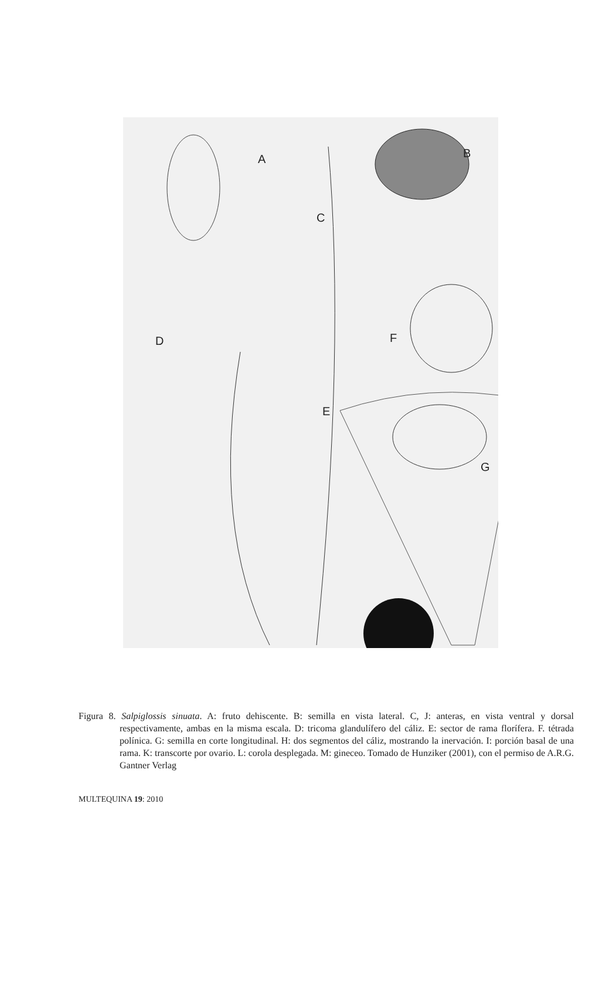A B
C
D
E
F
G
Figura 8. Salpiglossis sinuata. A: fruto dehiscente. B: semilla en vista lateral. C, J: anteras, en vista ventral y dorsal respectivamente, ambas en la misma escala. D: tricoma glandulífero del cáliz. E: sector de rama florífera. F. tétrada polínica. G: semilla en corte longitudinal. H: dos segmentos del cáliz, mostrando la inervación. I: porción basal de una rama. K: transcorte por ovario. L: corola desplegada. M: gineceo. Tomado de Hunziker (2001), con el permiso de A.R.G. Gantner Verlag
MULTEQUINA 19: 2010